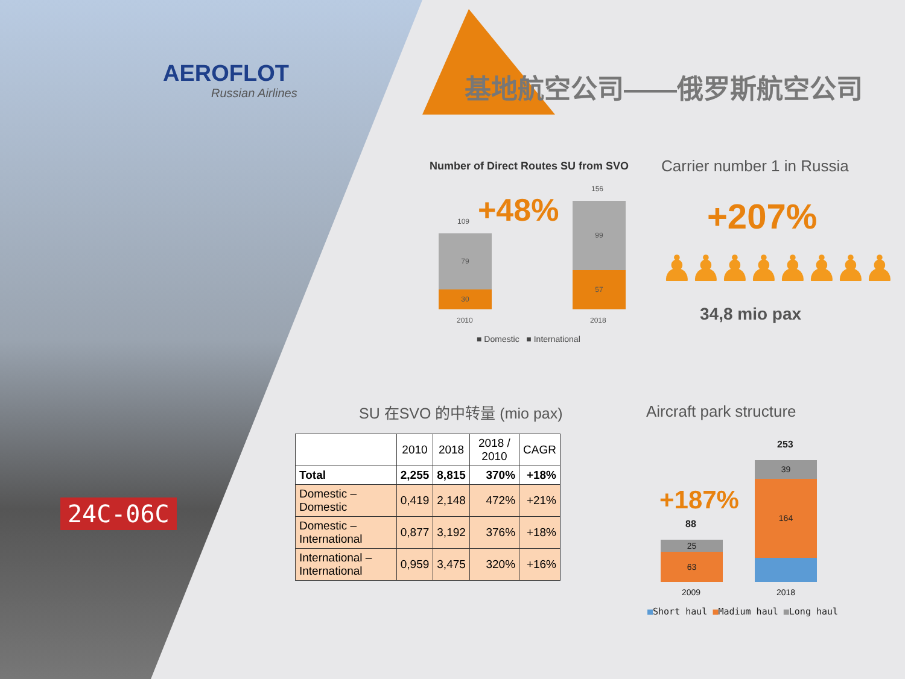AEROFLOT
Russian Airlines
基地航空公司——俄罗斯航空公司
24C-06C
Number of Direct Routes SU from SVO
+48%
109
79
30
2010
156
99
57
2018
■ Domestic ■ International
Carrier number 1 in Russia
+207%
♟♟♟♟♟♟♟♟
34,8 mio pax
SU 在SVO 的中转量 (mio pax)
| | 2010 | 2018 | 2018 / 2010 | CAGR |
| --- | --- | --- | --- | --- |
| Total | 2,255 | 8,815 | 370% | +18% |
| Domestic – Domestic | 0,419 | 2,148 | 472% | +21% |
| Domestic – International | 0,877 | 3,192 | 376% | +18% |
| International – International | 0,959 | 3,475 | 320% | +16% |
Aircraft park structure
+187%
88
25
63
253
39
164
2009 2018
■Short haul ■Madium haul ■Long haul